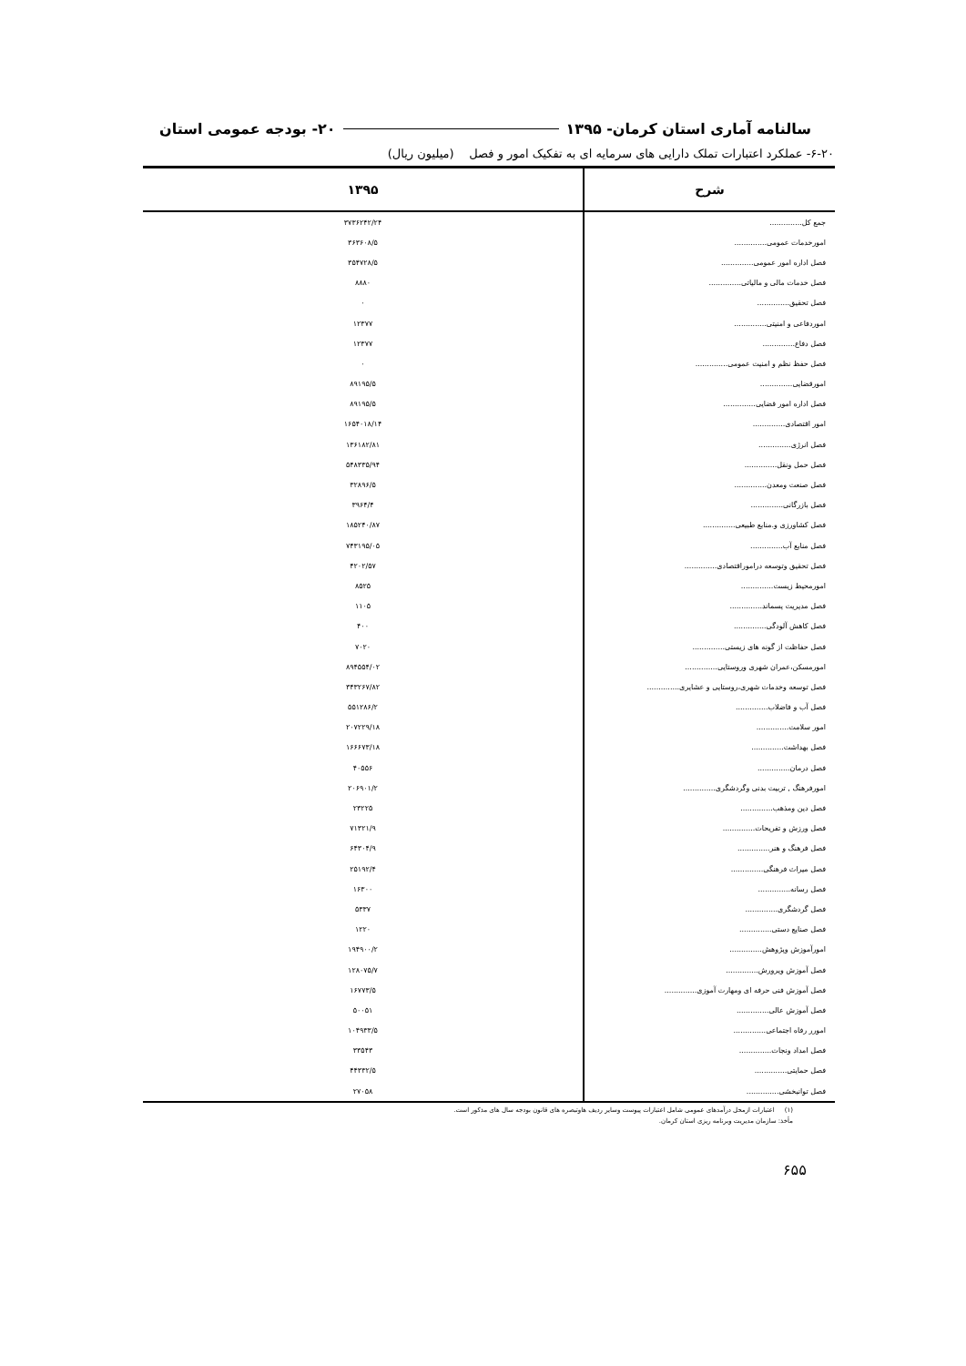سالنامه آماری استان کرمان- ۱۳۹۵ ۲۰- بودجه عمومی استان
۶-۲۰- عملکرد اعتبارات تملک دارایی های سرمایه ای به تفکیک امور و فصل (میلیون ریال)
| شرح | ۱۳۹۵ |
| --- | --- |
| جمع کل.............. | ۳۷۳۶۲۴۲/۲۴ |
| امورخدمات عمومی.............. | ۳۶۳۶۰۸/۵ |
| فصل اداره امور عمومی.............. | ۳۵۴۷۲۸/۵ |
| فصل خدمات مالی و مالیاتی.............. | ۸۸۸۰ |
| فصل تحقیق.............. | ۰ |
| اموردفاعی و امنیتی.............. | ۱۲۳۷۷ |
| فصل دفاع.............. | ۱۲۳۷۷ |
| فصل حفظ نظم و امنیت عمومی.............. | ۰ |
| امورقضایی.............. | ۸۹۱۹۵/۵ |
| فصل اداره امور قضایی.............. | ۸۹۱۹۵/۵ |
| امور اقتصادی.............. | ۱۶۵۴۰۱۸/۱۴ |
| فصل انرژی.............. | ۱۳۶۱۸۲/۸۱ |
| فصل حمل ونقل.............. | ۵۴۸۳۳۵/۹۴ |
| فصل صنعت ومعدن.............. | ۳۲۸۹۶/۵ |
| فصل بازرگانی.............. | ۳۹۶۴/۴ |
| فصل کشاورزی و.منابع طبیعی.............. | ۱۸۵۲۴۰/۸۷ |
| فصل منابع آب.............. | ۷۴۳۱۹۵/۰۵ |
| فصل تحقیق وتوسعه دراموراقتصادی.............. | ۴۲۰۲/۵۷ |
| امورمحیط زیست.............. | ۸۵۲۵ |
| فصل مدیریت پسماند.............. | ۱۱۰۵ |
| فصل کاهش آلودگی.............. | ۴۰۰ |
| فصل حفاظت از گونه های زیستی.............. | ۷۰۲۰ |
| امورمسکن،عمران شهری وروستایی.............. | ۸۹۴۵۵۴/۰۲ |
| فصل توسعه وخدمات شهری،روستایی و عشایری.............. | ۳۴۳۲۶۷/۸۲ |
| فصل آب و فاضلاب.............. | ۵۵۱۲۸۶/۲ |
| امور سلامت.............. | ۲۰۷۲۲۹/۱۸ |
| فصل بهداشت.............. | ۱۶۶۶۷۳/۱۸ |
| فصل درمان.............. | ۴۰۵۵۶ |
| امورفرهنگ , تربیت بدنی وگردشگری.............. | ۲۰۶۹۰۱/۲ |
| فصل دین ومذهب.............. | ۲۳۲۲۵ |
| فصل ورزش و تفریحات.............. | ۷۱۳۲۱/۹ |
| فصل فرهنگ و هنر.............. | ۶۴۳۰۴/۹ |
| فصل میراث فرهنگی.............. | ۲۵۱۹۲/۴ |
| فصل رسانه.............. | ۱۶۳۰۰ |
| فصل گردشگری.............. | ۵۳۳۷ |
| فصل صنایع دستی.............. | ۱۲۲۰ |
| امورآموزش وپژوهش.............. | ۱۹۴۹۰۰/۲ |
| فصل آموزش وپرورش.............. | ۱۲۸۰۷۵/۷ |
| فصل آموزش فنی حرفه ای ومهارت آموزی.............. | ۱۶۷۷۳/۵ |
| فصل آموزش عالی.............. | ۵۰۰۵۱ |
| امورر رفاه اجتماعی.............. | ۱۰۴۹۳۳/۵ |
| فصل امداد ونجات.............. | ۳۳۵۴۳ |
| فصل حمایتی.............. | ۴۴۳۳۲/۵ |
| فصل توانبخشی.............. | ۲۷۰۵۸ |
(۱) اعتبارات ازمحل درآمدهای عمومی شامل اعتبارات پیوست وسایر ردیف هاوتبصره های قانون بودجه سال های مذکور است.
مأخذ: سازمان مدیریت وبرنامه ریزی استان کرمان.
۶۵۵